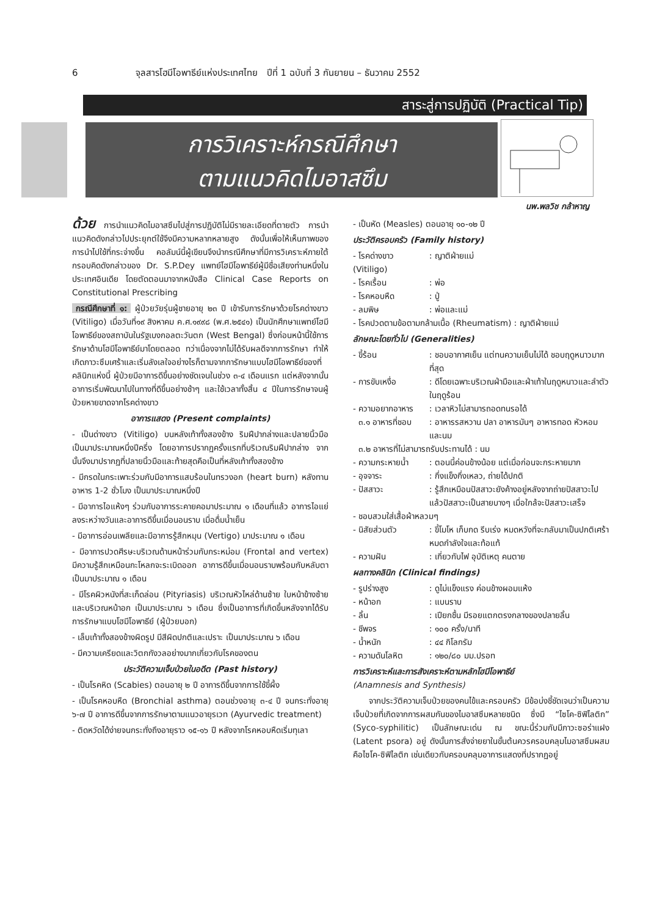6 จุลสารโฮมีโอพาธีย์แห่งประเทศไทย ปีที่ 1 ฉบับที่ 3 กันยายน – ธันวาคม 2552
สาระสู่การปฏิบัติ (Practical Tip)
การวิเคราะห์กรณีศึกษา
ตามแนวคิดไมอาสซึม
นพ.พลวิช กล้าหาญ
ด้วย การนำแนวคิดไมอาสซึมไปสู่การปฏิบัติไม่มีรายละเอียดที่ตายตัว การนำแนวคิดดังกล่าวไปประยุกต์ใช้จึงมีความหลากหลายสูง ดังนั้นเพื่อให้เห็นภาพของการนำไปใช้ที่กระจ่างขึ้น คอลัมน์นี้ผู้เขียนจึงนำกรณีศึกษาที่มีการวิเคราะห์ภายใต้กรอบคิดดังกล่าวของ Dr. S.P.Dey แพทย์โฮมีโอพาธีย์ผู้มีชื่อเสียงท่านหนึ่งในประเทศอินเดีย โดยตัดตอนมาจากหนังสือ Clinical Case Reports on Constitutional Prescribing
กรณีศึกษาที่ ๑: ผู้ป่วยวัยรุ่นผู้ชายอายุ ๒๓ ปี เข้ารับการรักษาด้วยโรคด่างขาว (Vitiligo) เมื่อวันที่๑๙ สิงหาคม ค.ศ.๑๙๙๘ (พ.ศ.๒๕๔๑) เป็นนักศึกษาแพทย์โฮมีโอพาธีย์ของสถาบันในรัฐเบงกอลตะวันตก (West Bengal) ซึ่งก่อนหน้านี้ใช้การรักษาด้านโฮมีโอพาธีย์มาโดยตลอด ทว่าเนื่องจากไม่ได้รับผลดีจากการรักษา ทำให้เกิดภาวะซึมเศร้าและเริ่มลังเลใจอย่างไรก็ตามจากการักษาแบบโฮมีโอพาธีย์ของที่คลินิกแห่งนี้ ผู้ป่วยมีอาการดีขึ้นอย่างชัดเจนในช่วง ๓-๔ เดือนแรก แต่หลังจากนั้นอาการเริ่มพัฒนาไปในทางที่ดีขึ้นอย่างช้าๆ และใช้เวลาทั้งสิ้น ๔ ปีในการรักษาจนผู้ป่วยหายขาดจากโรคด่างขาว
อาการแสดง (Present complaints)
- เป็นด่างขาว (Vitiligo) บนหลังเท้าทั้งสองข้าง ริมฝีปากล่างและปลายนิ้วมือ เป็นมาประมาณหนึ่งปีครึ่ง โดยอาการปรากฏครั้งแรกที่บริเวณริมฝีปากล่าง จากนั้นจึงมาปรากฏที่ปลายนิ้วมือและท้ายสุดคือเป็นที่หลังเท้าทั้งสองข้าง
- มีกรดในกระเพาะร่วมกับมีอาการแสบร้อนในทรวงอก (heart burn) หลังทานอาหาร 1-2 ชั่วโมง เป็นมาประมาณหนึ่งปี
- มีอาการไอแห้งๆ ร่วมกับอาการระคายคอมาประมาณ ๑ เดือนที่แล้ว อาการไอแย่ลงระหว่างวันและอาการดีขึ้นเมื่อนอนราบ เมื่อดื่มน้ำเย็น
- มีอาการอ่อนเพลียและมีอาการรู้สึกหมุน (Vertigo) มาประมาณ ๑ เดือน
- มีอาการปวดศีรษะบริเวณด้านหน้าร่วมกับกระหม่อม (Frontal and vertex) มีความรู้สึกเหมือนกะโหลกจะระเบิดออก อาการดีขึ้นเมื่อนอนราบพร้อมกับหลับตา เป็นมาประมาณ ๑ เดือน
- มีโรคผิวหนังที่สะเก็ดล่อน (Pityriasis) บริเวณหัวไหล่ด้านซ้าย ใบหน้าข้างซ้าย และบริเวณหน้าอก เป็นมาประมาณ ๖ เดือน ซึ่งเป็นอาการที่เกิดขึ้นหลังจากได้รับการรักษาแบบโฮมีโอพาธีย์ (ผู้ป่วยบอก)
- เล็บเท้าทั้งสองข้างผิดรูป มีสีผิดปกติและเปราะ เป็นมาประมาณ ๖ เดือน
- มีความเครียดและวิตกกังวลอย่างมากเกี่ยวกับโรคของตน
ประวัติความเจ็บป่วยในอดีต (Past history)
- เป็นโรคหิด (Scabies) ตอนอายุ ๒ ปี อาการดีขึ้นจากการใช้ขี้ผึ้ง
- เป็นโรคหอบหืด (Bronchial asthma) ตอนช่วงอายุ ๓-๔ ปี จนกระทั่งอายุ ๖-๗ ปี อาการดีขึ้นจากการรักษาตามแนวอายุรเวท (Ayurvedic treatment)
- ติดหวัดได้ง่ายจนกระทั่งถึงอายุราว ๑๕-๑๖ ปี หลังจากโรคหอบหืดเริ่มทุเลา
- เป็นหัด (Measles) ตอนอายุ ๑๐-๑๒ ปี
ประวัติครอบครัว (Family history)
- โรคด่างขาว (Vitiligo): ญาติฝ่ายแม่
- โรคเรื้อน: พ่อ
- โรคหอบหืด: ปู่
- ลมพิษ: พ่อและแม่
- โรคปวดตามข้อตามกล้ามเนื้อ (Rheumatism) : ญาติฝ่ายแม่
ลักษณะโดยทั่วไป (Generalities)
- ขี้ร้อน: ชอบอากาศเย็น แต่ทนความเย็นไม่ได้ ชอบฤดูหนาวมากที่สุด
- การขับเหงื่อ: ดีโดยเฉพาะบริเวณฝ่ามือและฝ่าเท้าในฤดูหนาวและลำตัวในฤดูร้อน
- ความอยากอาหาร: เวลาหิวไม่สามารถอดทนรอได้
๓.๑ อาหารที่ชอบ: อาหารรสหวาน ปลา อาหารมันๆ อาหารทอด หัวหอมและนม
๓.๒ อาหารที่ไม่สามารถรับประทานได้ : นม
- ความกระหายน้ำ: ตอนนี้ค่อนข้างน้อย แต่เมื่อก่อนจะกระหายมาก
- อุจจาระ: กึ่งแข็งกึ่งเหลว, ถ่ายได้ปกติ
- ปัสสาวะ: รู้สึกเหมือนปัสสาวะยังค้างอยู่หลังจากถ่ายปัสสาวะไปแล้วปัสสาวะเป็นสายบางๆ เมื่อใกล้จะปัสสาวะเสร็จ
- ชอบสวมใส่เสื้อผ้าหลวมๆ
- นิสัยส่วนตัว: ขี้โมโห เก็บกด รีบเร่ง หมดหวังที่จะกลับมาเป็นปกติเศร้า หมดกำลังใจและท้อแท้
- ความฝัน: เกี่ยวกับไฟ อุบัติเหตุ คนตาย
ผลทางคลินิก (Clinical findings)
- รูปร่างสูง: ดูไม่แข็งแรง ค่อนข้างผอมแห้ง
- หน้าอก: แบนราบ
- ลิ้น: เปียกชื้น มีรอยแตกตรงกลางของปลายลิ้น
- ชีพจร: ๑๐๐ ครั้ง/นาที
- น้ำหนัก: ๔๔ กิโลกรัม
- ความดันโลหิต: ๑๒๐/๘๐ มม.ปรอท
การวิเคราะห์และการสังเคราะห์ตามหลักโฮมีโอพาธีย์
(Anamnesis and Synthesis)
จากประวัติความเจ็บป่วยของคนไข้และครอบครัว มีข้อบ่งชี้ชัดเจนว่าเป็นความเจ็บป่วยที่เกิดจากการผสมกันของไมอาสซึมหลายชนิด ซึ่งมี “ไซโค-ซิฟิไลติก” (Syco-syphilitic) เป็นลักษณะเด่น ณ ขณะนี้ร่วมกับมีภาวะซอร่าแฝง (Latent psora) อยู่ ดังนั้นการสั่งจ่ายยาในขั้นต้นควรครอบคลุมไมอาสซึมผสมคือไซโค-ซิฟิไลติก เช่นเดียวกับครอบคลุมอาการแสดงที่ปรากฏอยู่